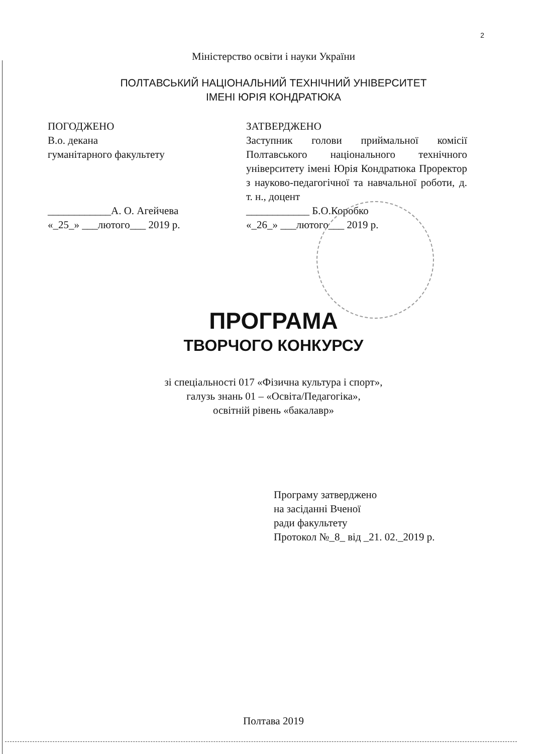2
Міністерство освіти і науки України
ПОЛТАВСЬКИЙ НАЦІОНАЛЬНИЙ ТЕХНІЧНИЙ УНІВЕРСИТЕТ
ІМЕНІ ЮРІЯ КОНДРАТЮКА
ПОГОДЖЕНО
В.о. декана
гуманітарного факультету
____________А. О. Агейчева
«_25_» ___лютого___ 2019 р.
ЗАТВЕРДЖЕНО
Заступник голови приймальної комісії Полтавського національного технічного університету імені Юрія Кондратюка Проректор з науково-педагогічної та навчальної роботи, д. т. н., доцент
____________ Б.О.Коробко
«_26_» ___лютого___ 2019 р.
ПРОГРАМА
ТВОРЧОГО КОНКУРСУ
зі спеціальності 017 «Фізична культура і спорт»,
галузь знань 01 – «Освіта/Педагогіка»,
освітній рівень «бакалавр»
Програму затверджено
на засіданні Вченої
ради факультету
Протокол №_8_ від _21. 02._2019 р.
Полтава 2019